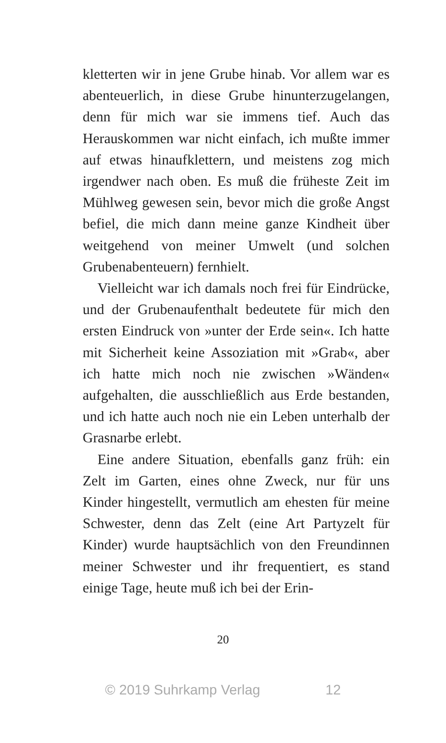kletterten wir in jene Grube hinab. Vor allem war es abenteuerlich, in diese Grube hinunterzugelangen, denn für mich war sie immens tief. Auch das Herauskommen war nicht einfach, ich mußte immer auf etwas hinaufklettern, und meistens zog mich irgendwer nach oben. Es muß die früheste Zeit im Mühlweg gewesen sein, bevor mich die große Angst befiel, die mich dann meine ganze Kindheit über weitgehend von meiner Umwelt (und solchen Grubenabenteuern) fernhielt.
Vielleicht war ich damals noch frei für Eindrücke, und der Grubenaufenthalt bedeutete für mich den ersten Eindruck von »unter der Erde sein«. Ich hatte mit Sicherheit keine Assoziation mit »Grab«, aber ich hatte mich noch nie zwischen »Wänden« aufgehalten, die ausschließlich aus Erde bestanden, und ich hatte auch noch nie ein Leben unterhalb der Grasnarbe erlebt.
Eine andere Situation, ebenfalls ganz früh: ein Zelt im Garten, eines ohne Zweck, nur für uns Kinder hingestellt, vermutlich am ehesten für meine Schwester, denn das Zelt (eine Art Partyzelt für Kinder) wurde hauptsächlich von den Freundinnen meiner Schwester und ihr frequentiert, es stand einige Tage, heute muß ich bei der Erin-
20
© 2019 Suhrkamp Verlag 12